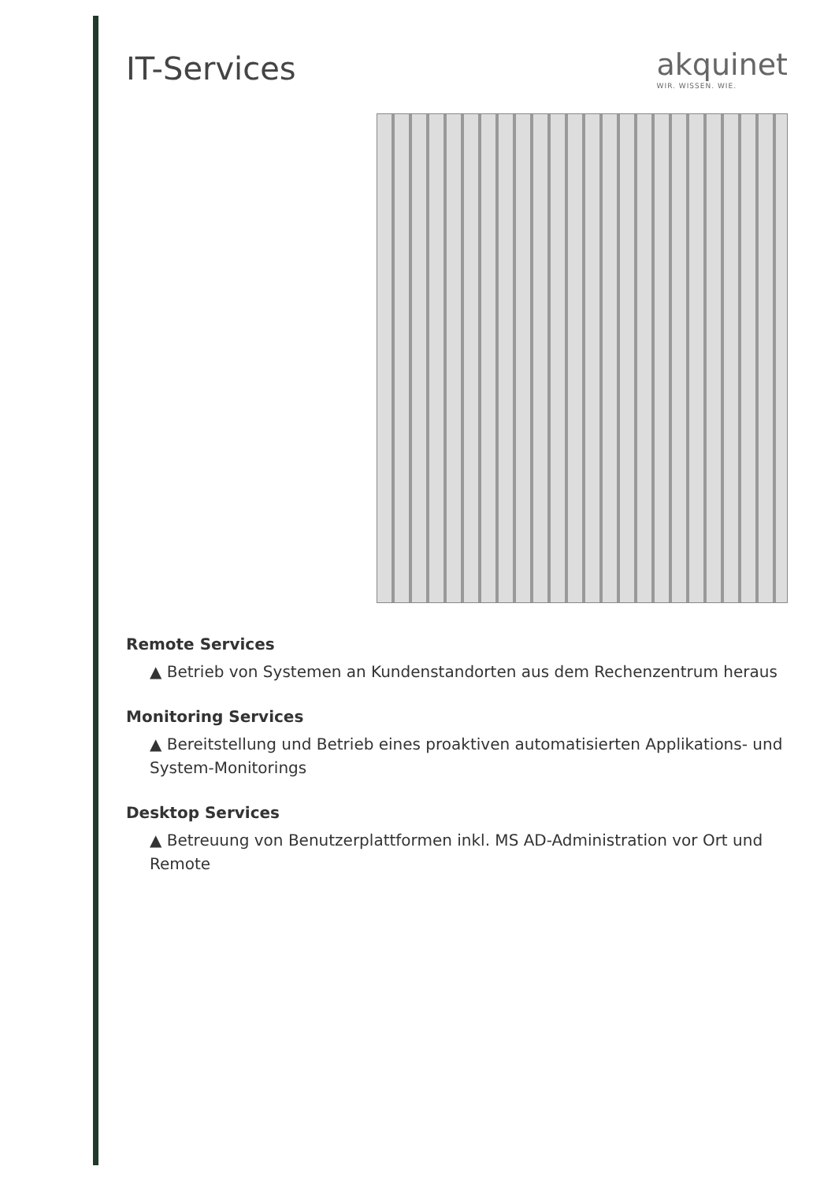IT-Services akquinet
WIR. WISSEN. WIE.
Remote Services
▲ Betrieb von Systemen an Kundenstandorten aus dem Rechenzentrum heraus
Monitoring Services
▲ Bereitstellung und Betrieb eines proaktiven automatisierten Applikations- und System-Monitorings
Desktop Services
▲ Betreuung von Benutzerplattformen inkl. MS AD-Administration vor Ort und Remote